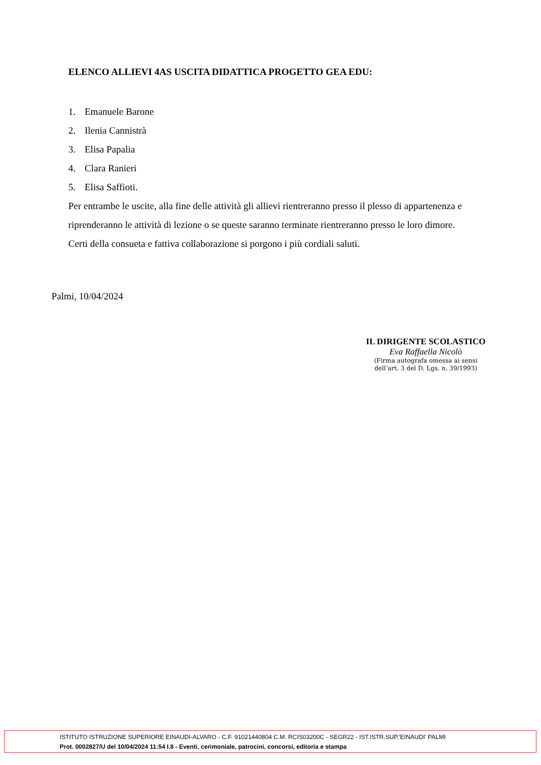ELENCO ALLIEVI 4AS USCITA DIDATTICA PROGETTO GEA EDU:
1. Emanuele Barone
2. Ilenia Cannistrà
3. Elisa Papalia
4. Clara Ranieri
5. Elisa Saffioti.
Per entrambe le uscite, alla fine delle attività gli allievi rientreranno presso il plesso di appartenenza e riprenderanno le attività di lezione o se queste saranno terminate rientreranno presso le loro dimore.
Certi della consueta e fattiva collaborazione si porgono i più cordiali saluti.
Palmi, 10/04/2024
IL DIRIGENTE SCOLASTICO
Eva Raffaella Nicolò
(Firma autografa omessa ai sensi
dell’art. 3 del D. Lgs. n. 39/1993)
ISTITUTO ISTRUZIONE SUPERIORE EINAUDI-ALVARO - C.F. 91021440804 C.M. RCIS03200C - SEGR22 - IST.ISTR.SUP.'EINAUDI' PALMI
Prot. 0002827/U del 10/04/2024 11:54 I.8 - Eventi, cerimoniale, patrocini, concorsi, editoria e stampa